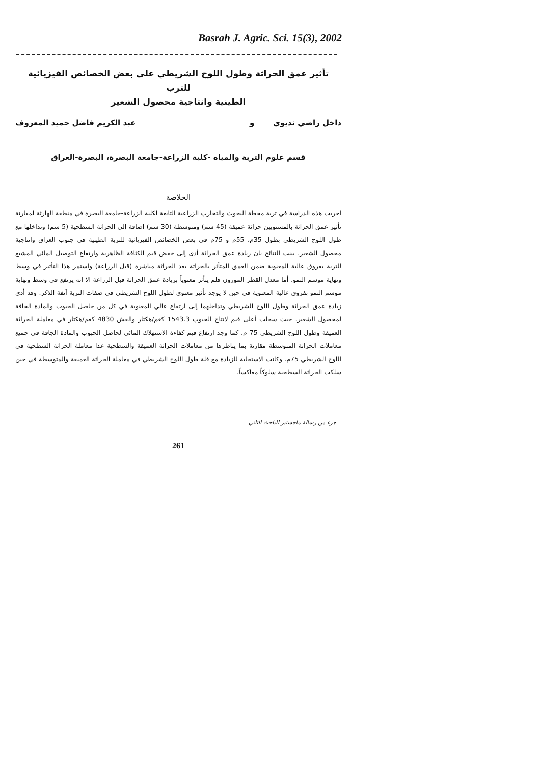Basrah J. Agric. Sci. 15(3), 2002
تأثير عمق الحراثة وطول اللوح الشريطي على بعض الخصائص الفيزيائية للترب
الطينية وانتاجية محصول الشعير
داخل راضي نديوي و عبد الكريم فاضل حميد المعروف
قسم علوم التربة والمياه -كلية الزراعة-جامعة البصرة، البصرة-العراق
الخلاصة
اجريت هذه الدراسة في تربة محطة البحوث والتجارب الزراعية التابعة لكلية الزراعة-جامعة البصرة في منطقة الهارثة لمقارنة تأثير عمق الحراثة بالمستويين حراثة عميقة (45 سم) ومتوسطة (30 سم) اضافة إلى الحراثة السطحية (5 سم) وتداخلها مع طول اللوح الشريطي بطول 35م، 55م و 75م في بعض الخصائص الفيزيائية للتربة الطينية في جنوب العراق وانتاجية محصول الشعير. بينت النتائج بان زيادة عمق الحراثة أدى إلى خفض قيم الكثافة الظاهرية وارتفاع التوصيل المائي المشبع للتربة بفروق عالية المعنوية ضمن العمق المتأثر بالحراثة بعد الحراثة مباشرة (قبل الزراعة) واستمر هذا التأثير في وسط ونهاية موسم النمو. أما معدل القطر الموزون فلم يتأثر معنوياً بزيادة عمق الحراثة قبل الزراعة الا انه يرتفع في وسط ونهاية موسم النمو بفروق عالية المعنوية في حين لا يوجد تأثير معنوي لطول اللوح الشريطي في صفات التربة آنفة الذكر. وقد أدى زيادة عمق الحراثة وطول اللوح الشريطي وتداخلهما إلى ارتفاع عالي المعنوية في كل من حاصل الحبوب والمادة الجافة لمحصول الشعير، حيث سجلت أعلى قيم لانتاج الحبوب 1543.3 كغم/هكتار والقش 4830 كغم/هكتار في معاملة الحراثة العميقة وطول اللوح الشريطي 75 م. كما وجد ارتفاع قيم كفاءة الاستهلاك المائي لحاصل الحبوب والمادة الجافة في جميع معاملات الحراثة المتوسطة مقارنة بما يناظرها من معاملات الحراثة العميقة والسطحية عدا معاملة الحراثة السطحية في اللوح الشريطي 75م. وكانت الاستجابة للزيادة مع قلة طول اللوح الشريطي في معاملة الحراثة العميقة والمتوسطة في حين سلكت الحراثة السطحية سلوكاً معاكساً.
جزء من رسالة ماجستير للباحث الثاني
261